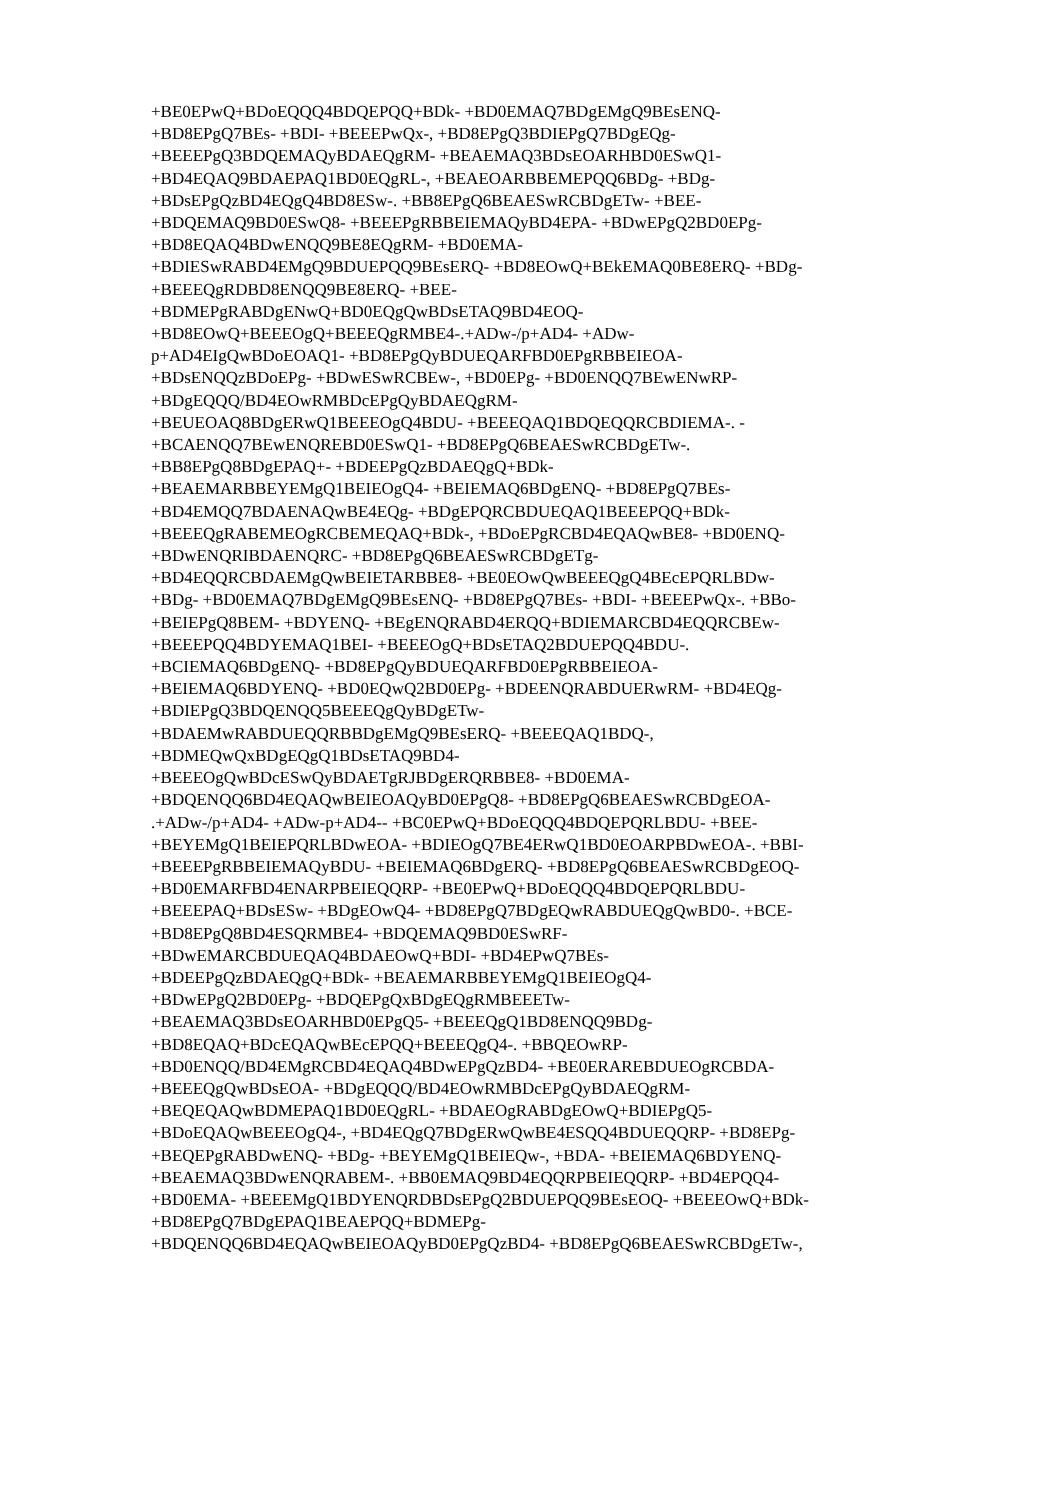+BE0EPwQ+BDoEQQQ4BDQEPQQ+BDk- +BD0EMAQ7BDgEMgQ9BEsENQ-
+BD8EPgQ7BEs- +BDI- +BEEEPwQx-, +BD8EPgQ3BDIEPgQ7BDgEQg-
+BEEEPgQ3BDQEMAQyBDAEQgRM- +BEAEMAQ3BDsEOARHBD0ESwQ1-
+BD4EQAQ9BDAEPAQ1BD0EQgRL-, +BEAEOARBBEMEPQQ6BDg- +BDg-
+BDsEPgQzBD4EQgQ4BD8ESw-. +BB8EPgQ6BEAESwRCBDgETw- +BEE-
+BDQEMAQ9BD0ESwQ8- +BEEEPgRBBEIEMAQyBD4EPA- +BDwEPgQ2BD0EPg-
+BD8EQAQ4BDwENQQ9BE8EQgRM- +BD0EMA-
+BDIESwRABD4EMgQ9BDUEPQQ9BEsERQ- +BD8EOwQ+BEkEMAQ0BE8ERQ- +BDg-
+BEEEQgRDBD8ENQQ9BE8ERQ- +BEE-
+BDMEPgRABDgENwQ+BD0EQgQwBDsETAQ9BD4EOQ-
+BD8EOwQ+BEEEOgQ+BEEEQgRMBE4-.+ADw-/p+AD4- +ADw-
p+AD4EIgQwBDoEOAQ1- +BD8EPgQyBDUEQARFBD0EPgRBBEIEOA-
+BDsENQQzBDoEPg- +BDwESwRCBEw-, +BD0EPg- +BD0ENQQ7BEwENwRP-
+BDgEQQQ/BD4EOwRMBDcEPgQyBDAEQgRM-
+BEUEOAQ8BDgERwQ1BEEEOgQ4BDU- +BEEEQAQ1BDQEQQRCBDIEMA-. -
+BCAENQQ7BEwENQREBD0ESwQ1- +BD8EPgQ6BEAESwRCBDgETw-.
+BB8EPgQ8BDgEPAQ+- +BDEEPgQzBDAEQgQ+BDk-
+BEAEMARBBEYEMgQ1BEIEOgQ4- +BEIEMAQ6BDgENQ- +BD8EPgQ7BEs-
+BD4EMQQ7BDAENAQwBE4EQg- +BDgEPQRCBDUEQAQ1BEEEPQQ+BDk-
+BEEEQgRABEMEOgRCBEMEQAQ+BDk-, +BDoEPgRCBD4EQAQwBE8- +BD0ENQ-
+BDwENQRIBDAENQRC- +BD8EPgQ6BEAESwRCBDgETg-
+BD4EQQRCBDAEMgQwBEIETARBBE8- +BE0EOwQwBEEEQgQ4BEcEPQRLBDw-
+BDg- +BD0EMAQ7BDgEMgQ9BEsENQ- +BD8EPgQ7BEs- +BDI- +BEEEPwQx-. +BBo-
+BEIEPgQ8BEM- +BDYENQ- +BEgENQRABD4ERQQ+BDIEMARCBD4EQQRCBEw-
+BEEEPQQ4BDYEMAQ1BEI- +BEEEOgQ+BDsETAQ2BDUEPQQ4BDU-.
+BCIEMAQ6BDgENQ- +BD8EPgQyBDUEQARFBD0EPgRBBEIEOA-
+BEIEMAQ6BDYENQ- +BD0EQwQ2BD0EPg- +BDEENQRABDUERwRM- +BD4EQg-
+BDIEPgQ3BDQENQQ5BEEEQgQyBDgETw-
+BDAEMwRABDUEQQRBBDgEMgQ9BEsERQ- +BEEEQAQ1BDQ-,
+BDMEQwQxBDgEQgQ1BDsETAQ9BD4-
+BEEEOgQwBDcESwQyBDAETgRJBDgERQRBBE8- +BD0EMA-
+BDQENQQ6BD4EQAQwBEIEOAQyBD0EPgQ8- +BD8EPgQ6BEAESwRCBDgEOA-
.+ADw-/p+AD4- +ADw-p+AD4-- +BC0EPwQ+BDoEQQQ4BDQEPQRLBDU- +BEE-
+BEYEMgQ1BEIEPQRLBDwEOA- +BDIEOgQ7BE4ERwQ1BD0EOARPBDwEOA-. +BBI-
+BEEEPgRBBEIEMAQyBDU- +BEIEMAQ6BDgERQ- +BD8EPgQ6BEAESwRCBDgEOQ-
+BD0EMARFBD4ENARPBEIEQQRP- +BE0EPwQ+BDoEQQQ4BDQEPQRLBDU-
+BEEEPAQ+BDsESw- +BDgEOwQ4- +BD8EPgQ7BDgEQwRABDUEQgQwBD0-. +BCE-
+BD8EPgQ8BD4ESQRMBE4- +BDQEMAQ9BD0ESwRF-
+BDwEMARCBDUEQAQ4BDAEOwQ+BDI- +BD4EPwQ7BEs-
+BDEEPgQzBDAEQgQ+BDk- +BEAEMARBBEYEMgQ1BEIEOgQ4-
+BDwEPgQ2BD0EPg- +BDQEPgQxBDgEQgRMBEEETw-
+BEAEMAQ3BDsEOARHBD0EPgQ5- +BEEEQgQ1BD8ENQQ9BDg-
+BD8EQAQ+BDcEQAQwBEcEPQQ+BEEEQgQ4-. +BBQEOwRP-
+BD0ENQQ/BD4EMgRCBD4EQAQ4BDwEPgQzBD4- +BE0ERAREBDUEOgRCBDA-
+BEEEQgQwBDsEOA- +BDgEQQQ/BD4EOwRMBDcEPgQyBDAEQgRM-
+BEQEQAQwBDMEPAQ1BD0EQgRL- +BDAEOgRABDgEOwQ+BDIEPgQ5-
+BDoEQAQwBEEEOgQ4-, +BD4EQgQ7BDgERwQwBE4ESQQ4BDUEQQRP- +BD8EPg-
+BEQEPgRABDwENQ- +BDg- +BEYEMgQ1BEIEQw-, +BDA- +BEIEMAQ6BDYENQ-
+BEAEMAQ3BDwENQRABEM-. +BB0EMAQ9BD4EQQRPBEIEQQRP- +BD4EPQQ4-
+BD0EMA- +BEEEMgQ1BDYENQRDBDsEPgQ2BDUEPQQ9BEsEOQ- +BEEEOwQ+BDk-
+BD8EPgQ7BDgEPAQ1BEAEPQQ+BDMEPg-
+BDQENQQ6BD4EQAQwBEIEOAQyBD0EPgQzBD4- +BD8EPgQ6BEAESwRCBDgETw-,